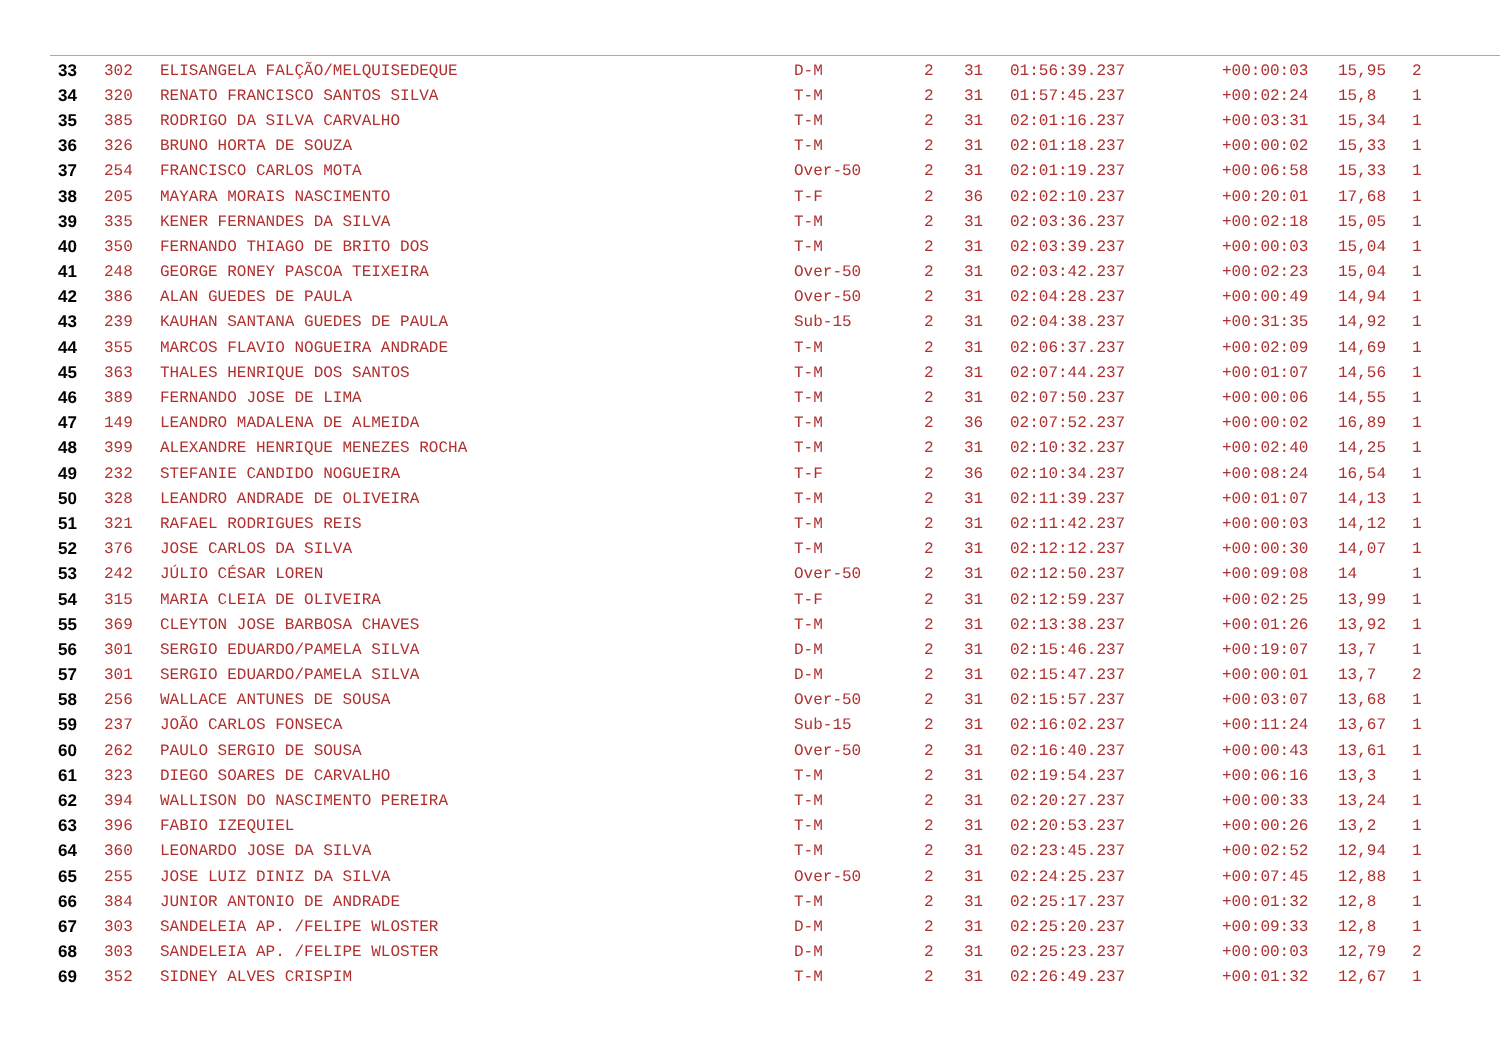| 33 | 302 | ELISANGELA FALÇÃO/MELQUISEDEQUE | D-M | 2 | 31 | 01:56:39.237 | +00:00:03 | 15,95 | 2 |
| 34 | 320 | RENATO FRANCISCO SANTOS SILVA | T-M | 2 | 31 | 01:57:45.237 | +00:02:24 | 15,8 | 1 |
| 35 | 385 | RODRIGO DA SILVA CARVALHO | T-M | 2 | 31 | 02:01:16.237 | +00:03:31 | 15,34 | 1 |
| 36 | 326 | BRUNO HORTA DE SOUZA | T-M | 2 | 31 | 02:01:18.237 | +00:00:02 | 15,33 | 1 |
| 37 | 254 | FRANCISCO CARLOS MOTA | Over-50 | 2 | 31 | 02:01:19.237 | +00:06:58 | 15,33 | 1 |
| 38 | 205 | MAYARA MORAIS NASCIMENTO | T-F | 2 | 36 | 02:02:10.237 | +00:20:01 | 17,68 | 1 |
| 39 | 335 | KENER FERNANDES DA SILVA | T-M | 2 | 31 | 02:03:36.237 | +00:02:18 | 15,05 | 1 |
| 40 | 350 | FERNANDO THIAGO DE BRITO DOS | T-M | 2 | 31 | 02:03:39.237 | +00:00:03 | 15,04 | 1 |
| 41 | 248 | GEORGE RONEY PASCOA TEIXEIRA | Over-50 | 2 | 31 | 02:03:42.237 | +00:02:23 | 15,04 | 1 |
| 42 | 386 | ALAN GUEDES DE PAULA | Over-50 | 2 | 31 | 02:04:28.237 | +00:00:49 | 14,94 | 1 |
| 43 | 239 | KAUHAN SANTANA GUEDES DE PAULA | Sub-15 | 2 | 31 | 02:04:38.237 | +00:31:35 | 14,92 | 1 |
| 44 | 355 | MARCOS FLAVIO NOGUEIRA ANDRADE | T-M | 2 | 31 | 02:06:37.237 | +00:02:09 | 14,69 | 1 |
| 45 | 363 | THALES HENRIQUE DOS SANTOS | T-M | 2 | 31 | 02:07:44.237 | +00:01:07 | 14,56 | 1 |
| 46 | 389 | FERNANDO JOSE DE LIMA | T-M | 2 | 31 | 02:07:50.237 | +00:00:06 | 14,55 | 1 |
| 47 | 149 | LEANDRO MADALENA DE ALMEIDA | T-M | 2 | 36 | 02:07:52.237 | +00:00:02 | 16,89 | 1 |
| 48 | 399 | ALEXANDRE HENRIQUE MENEZES ROCHA | T-M | 2 | 31 | 02:10:32.237 | +00:02:40 | 14,25 | 1 |
| 49 | 232 | STEFANIE CANDIDO NOGUEIRA | T-F | 2 | 36 | 02:10:34.237 | +00:08:24 | 16,54 | 1 |
| 50 | 328 | LEANDRO ANDRADE DE OLIVEIRA | T-M | 2 | 31 | 02:11:39.237 | +00:01:07 | 14,13 | 1 |
| 51 | 321 | RAFAEL RODRIGUES REIS | T-M | 2 | 31 | 02:11:42.237 | +00:00:03 | 14,12 | 1 |
| 52 | 376 | JOSE CARLOS DA SILVA | T-M | 2 | 31 | 02:12:12.237 | +00:00:30 | 14,07 | 1 |
| 53 | 242 | JÚLIO CÉSAR LOREN | Over-50 | 2 | 31 | 02:12:50.237 | +00:09:08 | 14 | 1 |
| 54 | 315 | MARIA CLEIA DE OLIVEIRA | T-F | 2 | 31 | 02:12:59.237 | +00:02:25 | 13,99 | 1 |
| 55 | 369 | CLEYTON JOSE BARBOSA CHAVES | T-M | 2 | 31 | 02:13:38.237 | +00:01:26 | 13,92 | 1 |
| 56 | 301 | SERGIO EDUARDO/PAMELA SILVA | D-M | 2 | 31 | 02:15:46.237 | +00:19:07 | 13,7 | 1 |
| 57 | 301 | SERGIO EDUARDO/PAMELA SILVA | D-M | 2 | 31 | 02:15:47.237 | +00:00:01 | 13,7 | 2 |
| 58 | 256 | WALLACE ANTUNES DE SOUSA | Over-50 | 2 | 31 | 02:15:57.237 | +00:03:07 | 13,68 | 1 |
| 59 | 237 | JOÃO CARLOS FONSECA | Sub-15 | 2 | 31 | 02:16:02.237 | +00:11:24 | 13,67 | 1 |
| 60 | 262 | PAULO SERGIO DE SOUSA | Over-50 | 2 | 31 | 02:16:40.237 | +00:00:43 | 13,61 | 1 |
| 61 | 323 | DIEGO SOARES DE CARVALHO | T-M | 2 | 31 | 02:19:54.237 | +00:06:16 | 13,3 | 1 |
| 62 | 394 | WALLISON DO NASCIMENTO PEREIRA | T-M | 2 | 31 | 02:20:27.237 | +00:00:33 | 13,24 | 1 |
| 63 | 396 | FABIO IZEQUIEL | T-M | 2 | 31 | 02:20:53.237 | +00:00:26 | 13,2 | 1 |
| 64 | 360 | LEONARDO JOSE DA SILVA | T-M | 2 | 31 | 02:23:45.237 | +00:02:52 | 12,94 | 1 |
| 65 | 255 | JOSE LUIZ DINIZ DA SILVA | Over-50 | 2 | 31 | 02:24:25.237 | +00:07:45 | 12,88 | 1 |
| 66 | 384 | JUNIOR ANTONIO DE ANDRADE | T-M | 2 | 31 | 02:25:17.237 | +00:01:32 | 12,8 | 1 |
| 67 | 303 | SANDELEIA AP. /FELIPE WLOSTER | D-M | 2 | 31 | 02:25:20.237 | +00:09:33 | 12,8 | 1 |
| 68 | 303 | SANDELEIA AP. /FELIPE WLOSTER | D-M | 2 | 31 | 02:25:23.237 | +00:00:03 | 12,79 | 2 |
| 69 | 352 | SIDNEY ALVES CRISPIM | T-M | 2 | 31 | 02:26:49.237 | +00:01:32 | 12,67 | 1 |